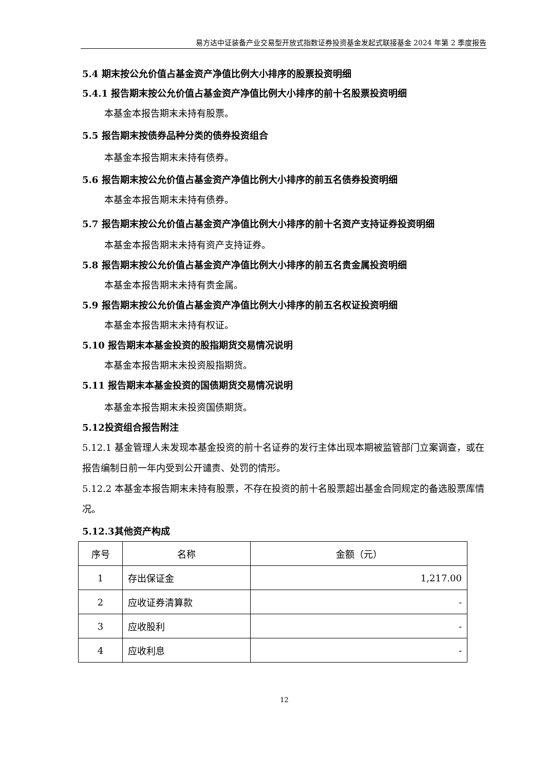易方达中证装备产业交易型开放式指数证券投资基金发起式联接基金 2024 年第 2 季度报告
5.4 期末按公允价值占基金资产净值比例大小排序的股票投资明细
5.4.1 报告期末按公允价值占基金资产净值比例大小排序的前十名股票投资明细
本基金本报告期末未持有股票。
5.5 报告期末按债券品种分类的债券投资组合
本基金本报告期末未持有债券。
5.6 报告期末按公允价值占基金资产净值比例大小排序的前五名债券投资明细
本基金本报告期末未持有债券。
5.7 报告期末按公允价值占基金资产净值比例大小排序的前十名资产支持证券投资明细
本基金本报告期末未持有资产支持证券。
5.8 报告期末按公允价值占基金资产净值比例大小排序的前五名贵金属投资明细
本基金本报告期末未持有贵金属。
5.9 报告期末按公允价值占基金资产净值比例大小排序的前五名权证投资明细
本基金本报告期末未持有权证。
5.10 报告期末本基金投资的股指期货交易情况说明
本基金本报告期末未投资股指期货。
5.11 报告期末本基金投资的国债期货交易情况说明
本基金本报告期末未投资国债期货。
5.12投资组合报告附注
5.12.1 基金管理人未发现本基金投资的前十名证券的发行主体出现本期被监管部门立案调查，或在报告编制日前一年内受到公开谴责、处罚的情形。
5.12.2 本基金本报告期末未持有股票，不存在投资的前十名股票超出基金合同规定的备选股票库情况。
5.12.3其他资产构成
| 序号 | 名称 | 金额（元） |
| --- | --- | --- |
| 1 | 存出保证金 | 1,217.00 |
| 2 | 应收证券清算款 | - |
| 3 | 应收股利 | - |
| 4 | 应收利息 | - |
12